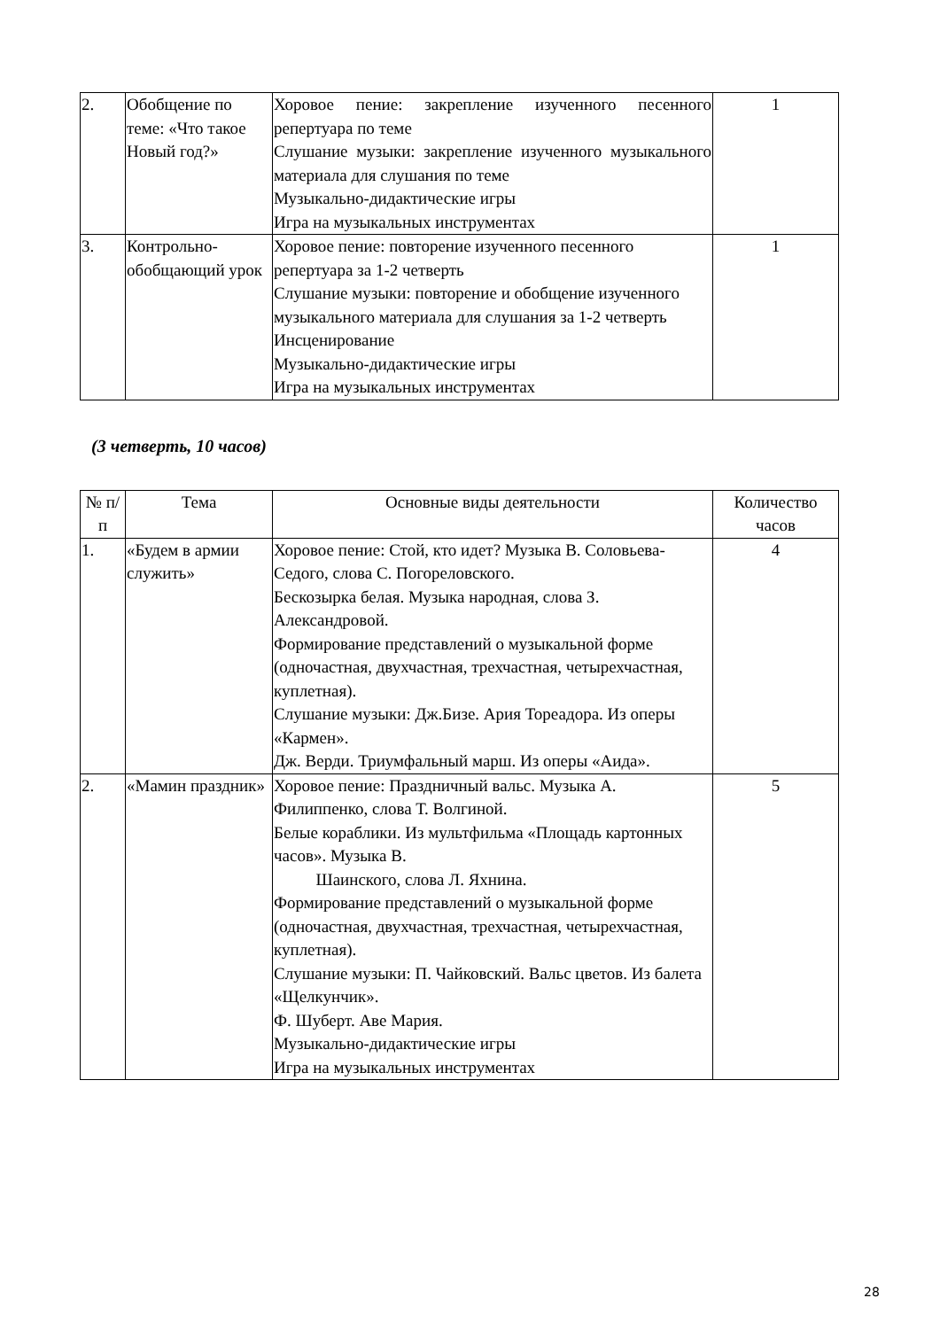| 2. | Обобщение по теме: «Что такое Новый год?» | Хоровое пение: закрепление изученного песенного репертуара по теме Слушание музыки: закрепление изученного музыкального материала для слушания по теме Музыкально-дидактические игры Игра на музыкальных инструментах | 1 |
| 3. | Контрольно-обобщающий урок | Хоровое пение: повторение изученного песенного репертуара за 1-2 четверть Слушание музыки: повторение и обобщение изученного музыкального материала для слушания за 1-2 четверть Инсценирование Музыкально-дидактические игры Игра на музыкальных инструментах | 1 |
(3 четверть, 10 часов)
| № п/п | Тема | Основные виды деятельности | Количество часов |
| --- | --- | --- | --- |
| 1. | «Будем в армии служить» | Хоровое пение: Стой, кто идет? Музыка В. Соловьева-Седого, слова С. Погореловского. Бескозырка белая. Музыка народная, слова З. Александровой. Формирование представлений о музыкальной форме (одночастная, двухчастная, трехчастная, четырехчастная, куплетная). Слушание музыки: Дж.Бизе. Ария Тореадора. Из оперы «Кармен». Дж. Верди. Триумфальный марш. Из оперы «Аида». | 4 |
| 2. | «Мамин праздник» | Хоровое пение: Праздничный вальс. Музыка А. Филиппенко, слова Т. Волгиной. Белые кораблики. Из мультфильма «Площадь картонных часов». Музыка В. Шаинского, слова Л. Яхнина. Формирование представлений о музыкальной форме (одночастная, двухчастная, трехчастная, четырехчастная, куплетная). Слушание музыки: П. Чайковский. Вальс цветов. Из балета «Щелкунчик». Ф. Шуберт. Аве Мария. Музыкально-дидактические игры Игра на музыкальных инструментах | 5 |
28